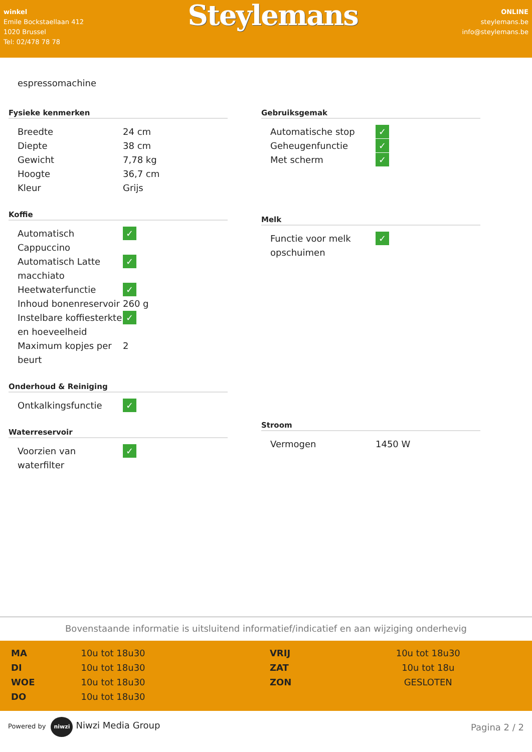winkel
Emile Bockstaellaan 412
1020 Brussel
Tel: 02/478 78 78
Steylemans
ONLINE
steylemans.be
info@steylemans.be
espressomachine
Fysieke kenmerken
| Breedte | 24 cm |
| Diepte | 38 cm |
| Gewicht | 7,78 kg |
| Hoogte | 36,7 cm |
| Kleur | Grijs |
Koffie
| Automatisch Cappuccino | ✓ |
| Automatisch Latte macchiato | ✓ |
| Heetwaterfunctie | ✓ |
| Inhoud bonenreservoir | 260 g |
| Instelbare koffiesterkte en hoeveelheid | ✓ |
| Maximum kopjes per beurt | 2 |
Onderhoud & Reiniging
| Ontkalkingsfunctie | ✓ |
Waterreservoir
| Voorzien van waterfilter | ✓ |
Gebruiksgemak
| Automatische stop | ✓ |
| Geheugenfunctie | ✓ |
| Met scherm | ✓ |
Melk
| Functie voor melk opschuimen | ✓ |
Stroom
| Vermogen | 1450 W |
Bovenstaande informatie is uitsluitend informatief/indicatief en aan wijziging onderhevig
| MA | 10u tot 18u30 | VRIJ | 10u tot 18u30 |
| DI | 10u tot 18u30 | ZAT | 10u tot 18u |
| WOE | 10u tot 18u30 | ZON | GESLOTEN |
| DO | 10u tot 18u30 | | |
Powered by niwzi Niwzi Media Group
Pagina 2 / 2